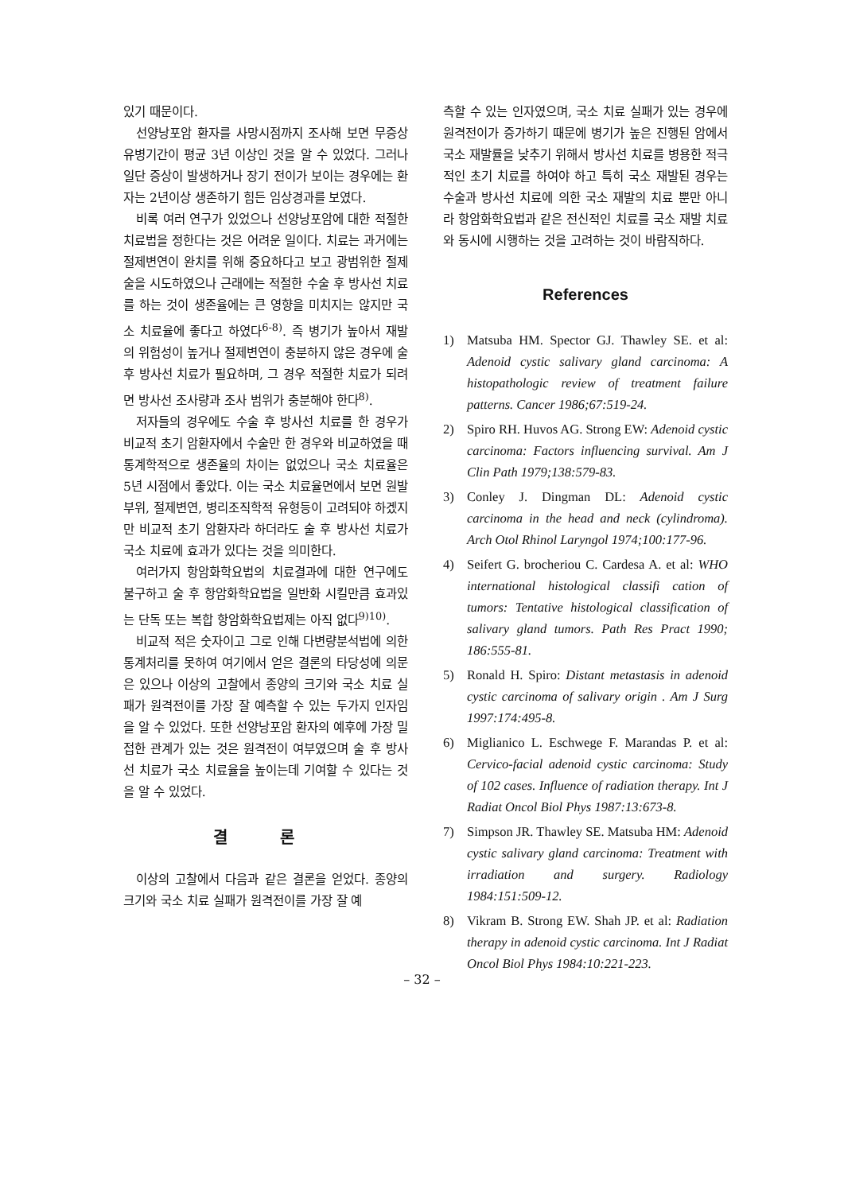있기 때문이다.
선양낭포암 환자를 사망시점까지 조사해 보면 무증상 유병기간이 평균 3년 이상인 것을 알 수 있었다. 그러나 일단 증상이 발생하거나 장기 전이가 보이는 경우에는 환자는 2년이상 생존하기 힘든 임상경과를 보였다.
비록 여러 연구가 있었으나 선양낭포암에 대한 적절한 치료법을 정한다는 것은 어려운 일이다. 치료는 과거에는 절제변연이 완치를 위해 중요하다고 보고 광범위한 절제술을 시도하였으나 근래에는 적절한 수술 후 방사선 치료를 하는 것이 생존율에는 큰 영향을 미치지는 않지만 국소 치료율에 좋다고 하였다<sup>6-8)</sup>. 즉 병기가 높아서 재발의 위험성이 높거나 절제변연이 충분하지 않은 경우에 술후 방사선 치료가 필요하며, 그 경우 적절한 치료가 되려면 방사선 조사량과 조사 범위가 충분해야 한다<sup>8)</sup>.
저자들의 경우에도 수술 후 방사선 치료를 한 경우가 비교적 초기 암환자에서 수술만 한 경우와 비교하였을 때 통계학적으로 생존율의 차이는 없었으나 국소 치료율은 5년 시점에서 좋았다. 이는 국소 치료율면에서 보면 원발부위, 절제변연, 병리조직학적 유형등이 고려되야 하겠지만 비교적 초기 암환자라 하더라도 술 후 방사선 치료가 국소 치료에 효과가 있다는 것을 의미한다.
여러가지 항암화학요법의 치료결과에 대한 연구에도 불구하고 술 후 항암화학요법을 일반화 시킬만큼 효과있는 단독 또는 복합 항암화학요법제는 아직 없다<sup>9)10)</sup>.
비교적 적은 숫자이고 그로 인해 다변량분석법에 의한 통계처리를 못하여 여기에서 얻은 결론의 타당성에 의문은 있으나 이상의 고찰에서 종양의 크기와 국소 치료 실패가 원격전이를 가장 잘 예측할 수 있는 두가지 인자임을 알 수 있었다. 또한 선양낭포암 환자의 예후에 가장 밀접한 관계가 있는 것은 원격전이 여부였으며 술 후 방사선 치료가 국소 치료율을 높이는데 기여할 수 있다는 것을 알 수 있었다.
결 론
이상의 고찰에서 다음과 같은 결론을 얻었다. 종양의 크기와 국소 치료 실패가 원격전이를 가장 잘 예
측할 수 있는 인자였으며, 국소 치료 실패가 있는 경우에 원격전이가 증가하기 때문에 병기가 높은 진행된 암에서 국소 재발률을 낮추기 위해서 방사선 치료를 병용한 적극적인 초기 치료를 하여야 하고 특히 국소 재발된 경우는 수술과 방사선 치료에 의한 국소 재발의 치료 뿐만 아니라 항암화학요법과 같은 전신적인 치료를 국소 재발 치료와 동시에 시행하는 것을 고려하는 것이 바람직하다.
References
1) Matsuba HM. Spector GJ. Thawley SE. et al: Adenoid cystic salivary gland carcinoma: A histopathologic review of treatment failure patterns. Cancer 1986;67:519-24.
2) Spiro RH. Huvos AG. Strong EW: Adenoid cystic carcinoma: Factors influencing survival. Am J Clin Path 1979;138:579-83.
3) Conley J. Dingman DL: Adenoid cystic carcinoma in the head and neck (cylindroma). Arch Otol Rhinol Laryngol 1974;100:177-96.
4) Seifert G. brocheriou C. Cardesa A. et al: WHO international histological classifi cation of tumors: Tentative histological classification of salivary gland tumors. Path Res Pract 1990; 186:555-81.
5) Ronald H. Spiro: Distant metastasis in adenoid cystic carcinoma of salivary origin . Am J Surg 1997:174:495-8.
6) Miglianico L. Eschwege F. Marandas P. et al: Cervico-facial adenoid cystic carcinoma: Study of 102 cases. Influence of radiation therapy. Int J Radiat Oncol Biol Phys 1987:13:673-8.
7) Simpson JR. Thawley SE. Matsuba HM: Adenoid cystic salivary gland carcinoma: Treatment with irradiation and surgery. Radiology 1984:151:509-12.
8) Vikram B. Strong EW. Shah JP. et al: Radiation therapy in adenoid cystic carcinoma. Int J Radiat Oncol Biol Phys 1984:10:221-223.
– 32 –